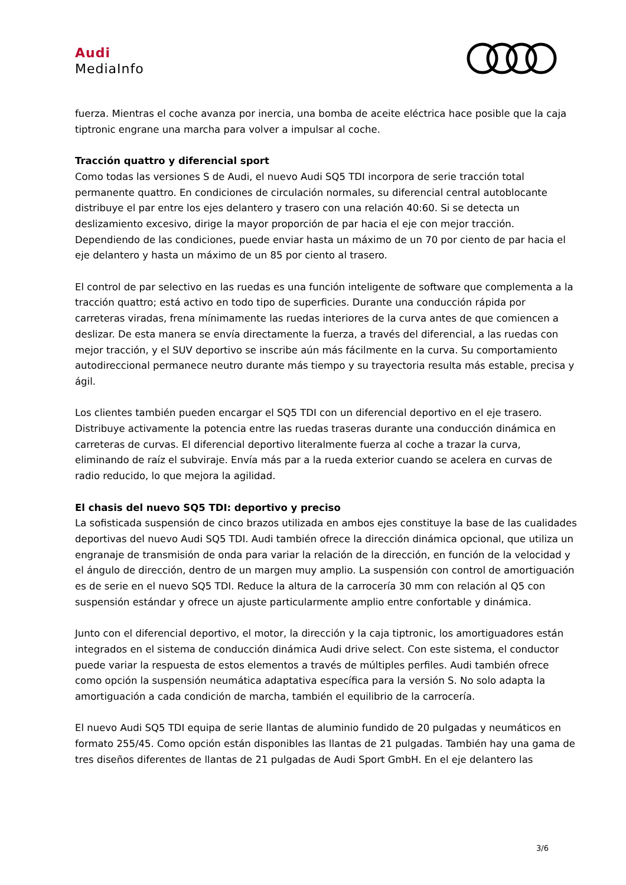Audi
MediaInfo
fuerza. Mientras el coche avanza por inercia, una bomba de aceite eléctrica hace posible que la caja tiptronic engrane una marcha para volver a impulsar al coche.
Tracción quattro y diferencial sport
Como todas las versiones S de Audi, el nuevo Audi SQ5 TDI incorpora de serie tracción total permanente quattro. En condiciones de circulación normales, su diferencial central autoblocante distribuye el par entre los ejes delantero y trasero con una relación 40:60. Si se detecta un deslizamiento excesivo, dirige la mayor proporción de par hacia el eje con mejor tracción. Dependiendo de las condiciones, puede enviar hasta un máximo de un 70 por ciento de par hacia el eje delantero y hasta un máximo de un 85 por ciento al trasero.
El control de par selectivo en las ruedas es una función inteligente de software que complementa a la tracción quattro; está activo en todo tipo de superficies. Durante una conducción rápida por carreteras viradas, frena mínimamente las ruedas interiores de la curva antes de que comiencen a deslizar. De esta manera se envía directamente la fuerza, a través del diferencial, a las ruedas con mejor tracción, y el SUV deportivo se inscribe aún más fácilmente en la curva. Su comportamiento autodireccional permanece neutro durante más tiempo y su trayectoria resulta más estable, precisa y ágil.
Los clientes también pueden encargar el SQ5 TDI con un diferencial deportivo en el eje trasero. Distribuye activamente la potencia entre las ruedas traseras durante una conducción dinámica en carreteras de curvas. El diferencial deportivo literalmente fuerza al coche a trazar la curva, eliminando de raíz el subviraje. Envía más par a la rueda exterior cuando se acelera en curvas de radio reducido, lo que mejora la agilidad.
El chasis del nuevo SQ5 TDI: deportivo y preciso
La sofisticada suspensión de cinco brazos utilizada en ambos ejes constituye la base de las cualidades deportivas del nuevo Audi SQ5 TDI. Audi también ofrece la dirección dinámica opcional, que utiliza un engranaje de transmisión de onda para variar la relación de la dirección, en función de la velocidad y el ángulo de dirección, dentro de un margen muy amplio. La suspensión con control de amortiguación es de serie en el nuevo SQ5 TDI. Reduce la altura de la carrocería 30 mm con relación al Q5 con suspensión estándar y ofrece un ajuste particularmente amplio entre confortable y dinámica.
Junto con el diferencial deportivo, el motor, la dirección y la caja tiptronic, los amortiguadores están integrados en el sistema de conducción dinámica Audi drive select. Con este sistema, el conductor puede variar la respuesta de estos elementos a través de múltiples perfiles. Audi también ofrece como opción la suspensión neumática adaptativa específica para la versión S. No solo adapta la amortiguación a cada condición de marcha, también el equilibrio de la carrocería.
El nuevo Audi SQ5 TDI equipa de serie llantas de aluminio fundido de 20 pulgadas y neumáticos en formato 255/45. Como opción están disponibles las llantas de 21 pulgadas. También hay una gama de tres diseños diferentes de llantas de 21 pulgadas de Audi Sport GmbH. En el eje delantero las
3/6